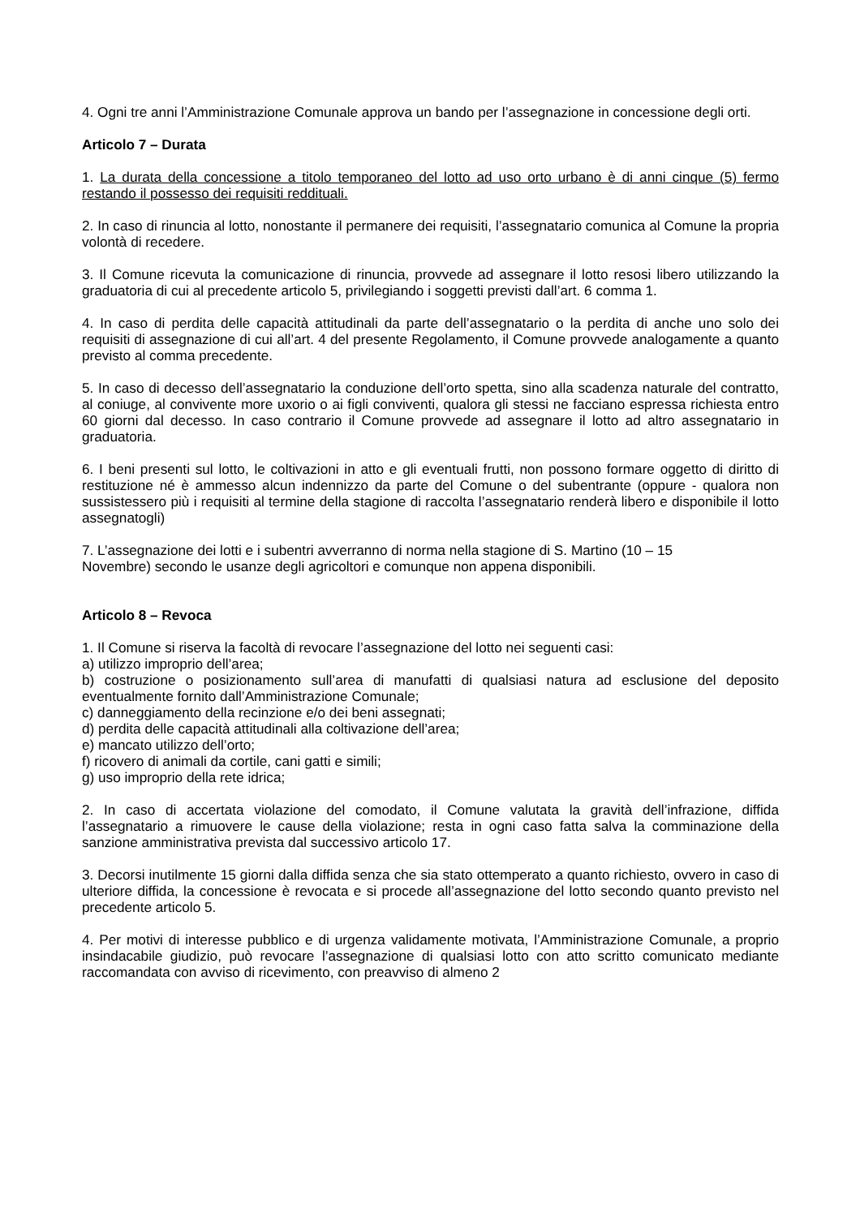4. Ogni tre anni l’Amministrazione Comunale approva un bando per l’assegnazione in concessione degli orti.
Articolo 7 – Durata
1. La durata della concessione a titolo temporaneo del lotto ad uso orto urbano è di anni cinque (5) fermo restando il possesso dei requisiti reddituali.
2. In caso di rinuncia al lotto, nonostante il permanere dei requisiti, l’assegnatario comunica al Comune la propria volontà di recedere.
3. Il Comune ricevuta la comunicazione di rinuncia, provvede ad assegnare il lotto resosi libero utilizzando la graduatoria di cui al precedente articolo 5, privilegiando i soggetti previsti dall’art. 6 comma 1.
4. In caso di perdita delle capacità attitudinali da parte dell’assegnatario o la perdita di anche uno solo dei requisiti di assegnazione di cui all’art. 4 del presente Regolamento, il Comune provvede analogamente a quanto previsto al comma precedente.
5. In caso di decesso dell’assegnatario la conduzione dell’orto spetta, sino alla scadenza naturale del contratto, al coniuge, al convivente more uxorio o ai figli conviventi, qualora gli stessi ne facciano espressa richiesta entro 60 giorni dal decesso. In caso contrario il Comune provvede ad assegnare il lotto ad altro assegnatario in graduatoria.
6. I beni presenti sul lotto, le coltivazioni in atto e gli eventuali frutti, non possono formare oggetto di diritto di restituzione né è ammesso alcun indennizzo da parte del Comune o del subentrante (oppure - qualora non sussistessero più i requisiti al termine della stagione di raccolta l’assegnatario renderà libero e disponibile il lotto assegnatogli)
7. L’assegnazione dei lotti e i subentri avverranno di norma nella stagione di S. Martino (10 – 15
Novembre) secondo le usanze degli agricoltori e comunque non appena disponibili.
Articolo 8 – Revoca
1. Il Comune si riserva la facoltà di revocare l’assegnazione del lotto nei seguenti casi:
a) utilizzo improprio dell’area;
b) costruzione o posizionamento sull’area di manufatti di qualsiasi natura ad esclusione del deposito eventualmente fornito dall’Amministrazione Comunale;
c) danneggiamento della recinzione e/o dei beni assegnati;
d) perdita delle capacità attitudinali alla coltivazione dell’area;
e) mancato utilizzo dell’orto;
f) ricovero di animali da cortile, cani gatti e simili;
g) uso improprio della rete idrica;
2. In caso di accertata violazione del comodato, il Comune valutata la gravità dell’infrazione, diffida l’assegnatario a rimuovere le cause della violazione; resta in ogni caso fatta salva la comminazione della sanzione amministrativa prevista dal successivo articolo 17.
3. Decorsi inutilmente 15 giorni dalla diffida senza che sia stato ottemperato a quanto richiesto, ovvero in caso di ulteriore diffida, la concessione è revocata e si procede all’assegnazione del lotto secondo quanto previsto nel precedente articolo 5.
4. Per motivi di interesse pubblico e di urgenza validamente motivata, l’Amministrazione Comunale, a proprio insindacabile giudizio, può revocare l’assegnazione di qualsiasi lotto con atto scritto comunicato mediante raccomandata con avviso di ricevimento, con preavviso di almeno 2